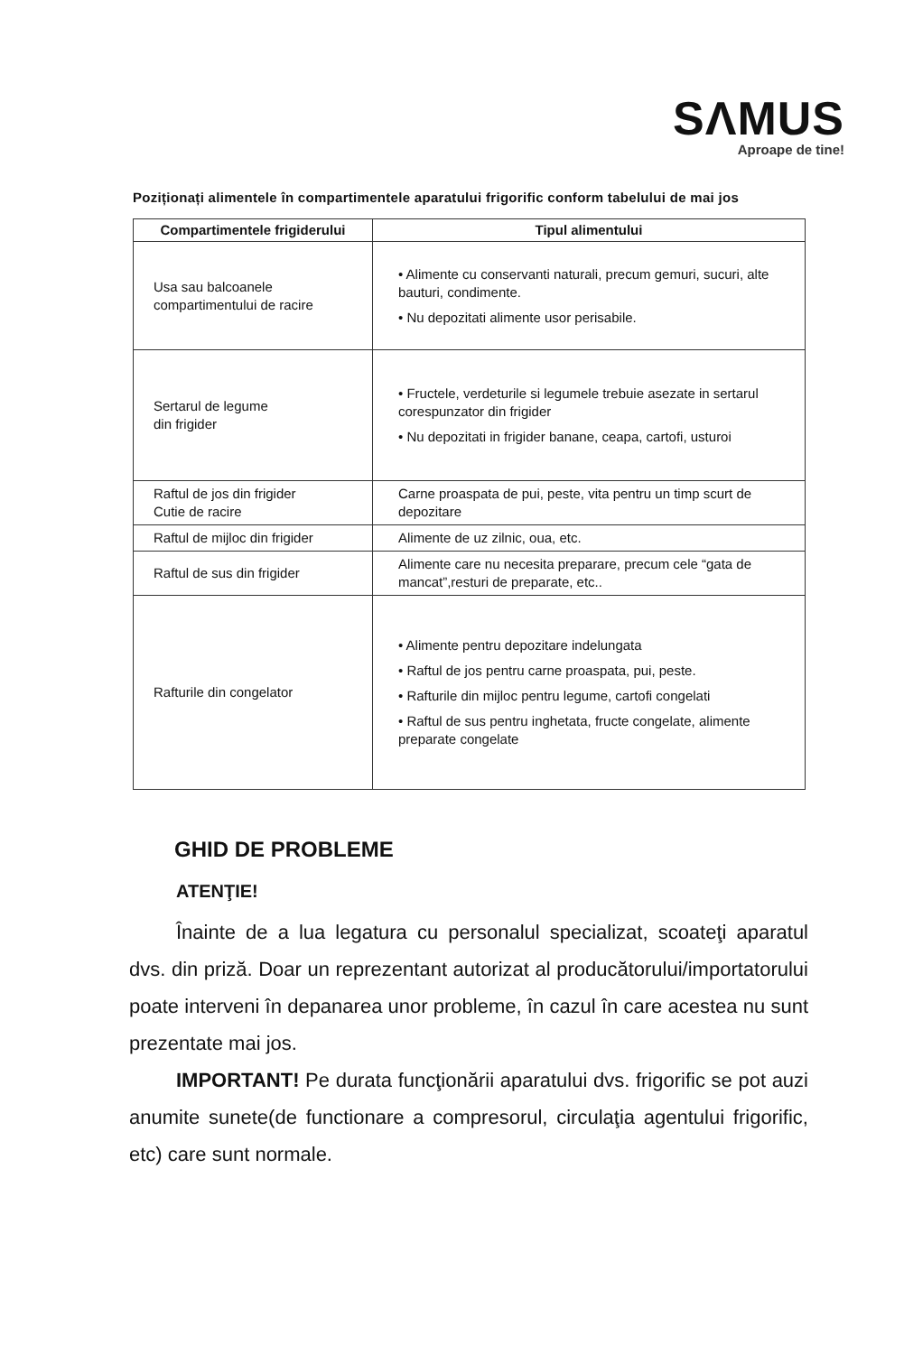SΛMUS
Aproape de tine!
Poziționați alimentele în compartimentele aparatului frigorific conform tabelului de mai jos
| Compartimentele frigiderului | Tipul alimentului |
| --- | --- |
| Usa sau balcoanele compartimentului de racire | • Alimente cu conservanti naturali, precum gemuri, sucuri, alte bauturi, condimente. • Nu depozitati alimente usor perisabile. |
| Sertarul de legume din frigider | • Fructele, verdeturile si legumele trebuie asezate in sertarul corespunzator din frigider • Nu depozitati in frigider banane, ceapa, cartofi, usturoi |
| Raftul de jos din frigider Cutie de racire | Carne proaspata de pui, peste, vita pentru un timp scurt de depozitare |
| Raftul de mijloc din frigider | Alimente de uz zilnic, oua, etc. |
| Raftul de sus din frigider | Alimente care nu necesita preparare, precum cele “gata de mancat”,resturi de preparate, etc.. |
| Rafturile din congelator | • Alimente pentru depozitare indelungata • Raftul de jos pentru carne proaspata, pui, peste. • Rafturile din mijloc pentru legume, cartofi congelati • Raftul de sus pentru inghetata, fructe congelate, alimente preparate congelate |
GHID DE PROBLEME
ATENŢIE!
Înainte de a lua legatura cu personalul specializat, scoateţi aparatul dvs. din priză. Doar un reprezentant autorizat al producătorului/importatorului poate interveni în depanarea unor probleme, în cazul în care acestea nu sunt prezentate mai jos.
IMPORTANT! Pe durata funcţionării aparatului dvs. frigorific se pot auzi anumite sunete(de functionare a compresorul, circulaţia agentului frigorific, etc) care sunt normale.